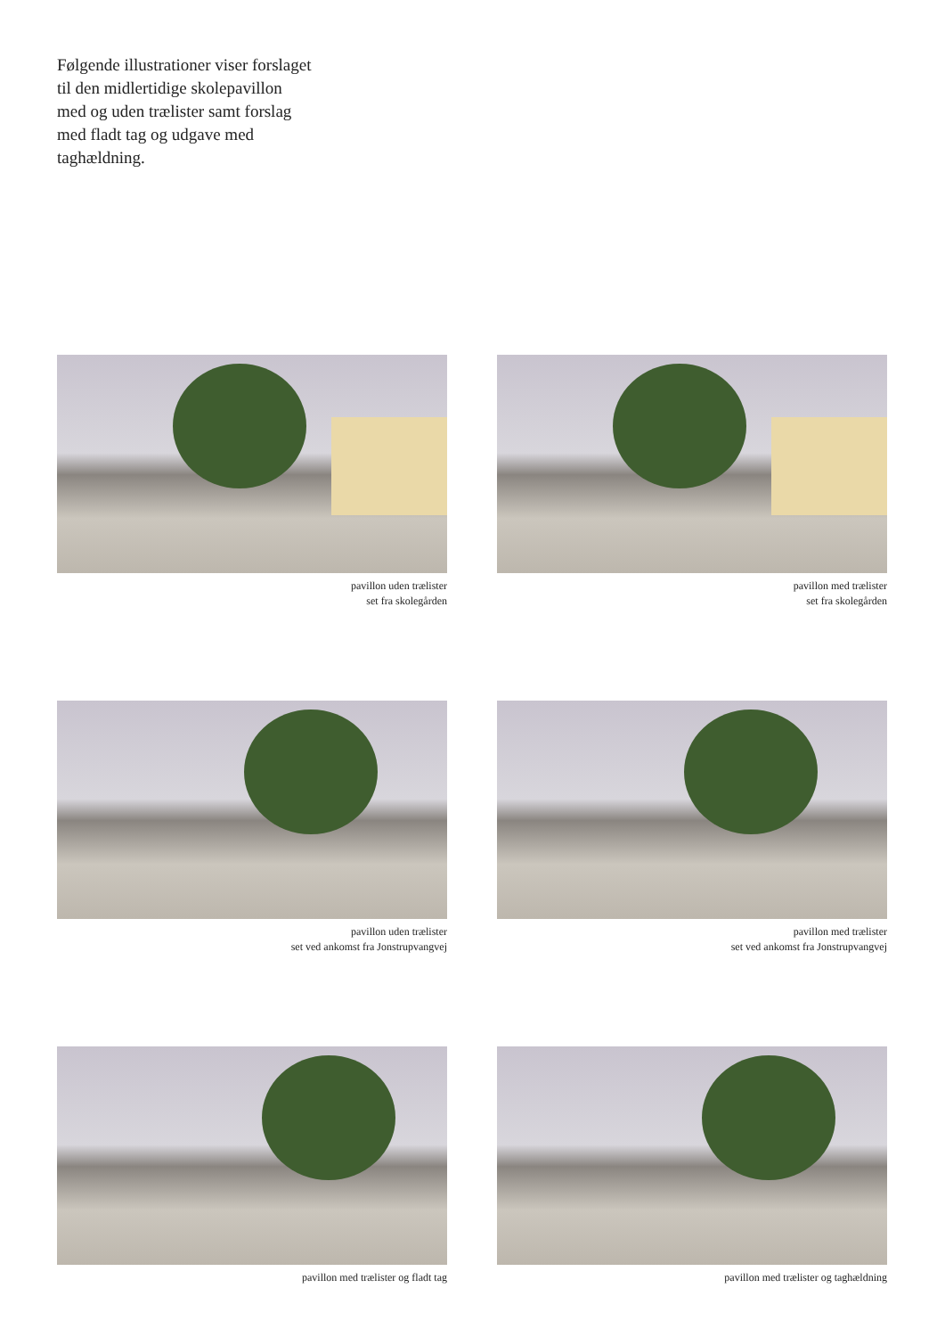Følgende illustrationer viser forslaget til den midlertidige skolepavillon med og uden trælister samt forslag med fladt tag og udgave med taghældning.
pavillon uden trælister
set fra skolegården
pavillon med trælister
set fra skolegården
pavillon uden trælister
set ved ankomst fra Jonstrupvangvej
pavillon med trælister
set ved ankomst fra Jonstrupvangvej
pavillon med trælister og fladt tag
pavillon med trælister og taghældning